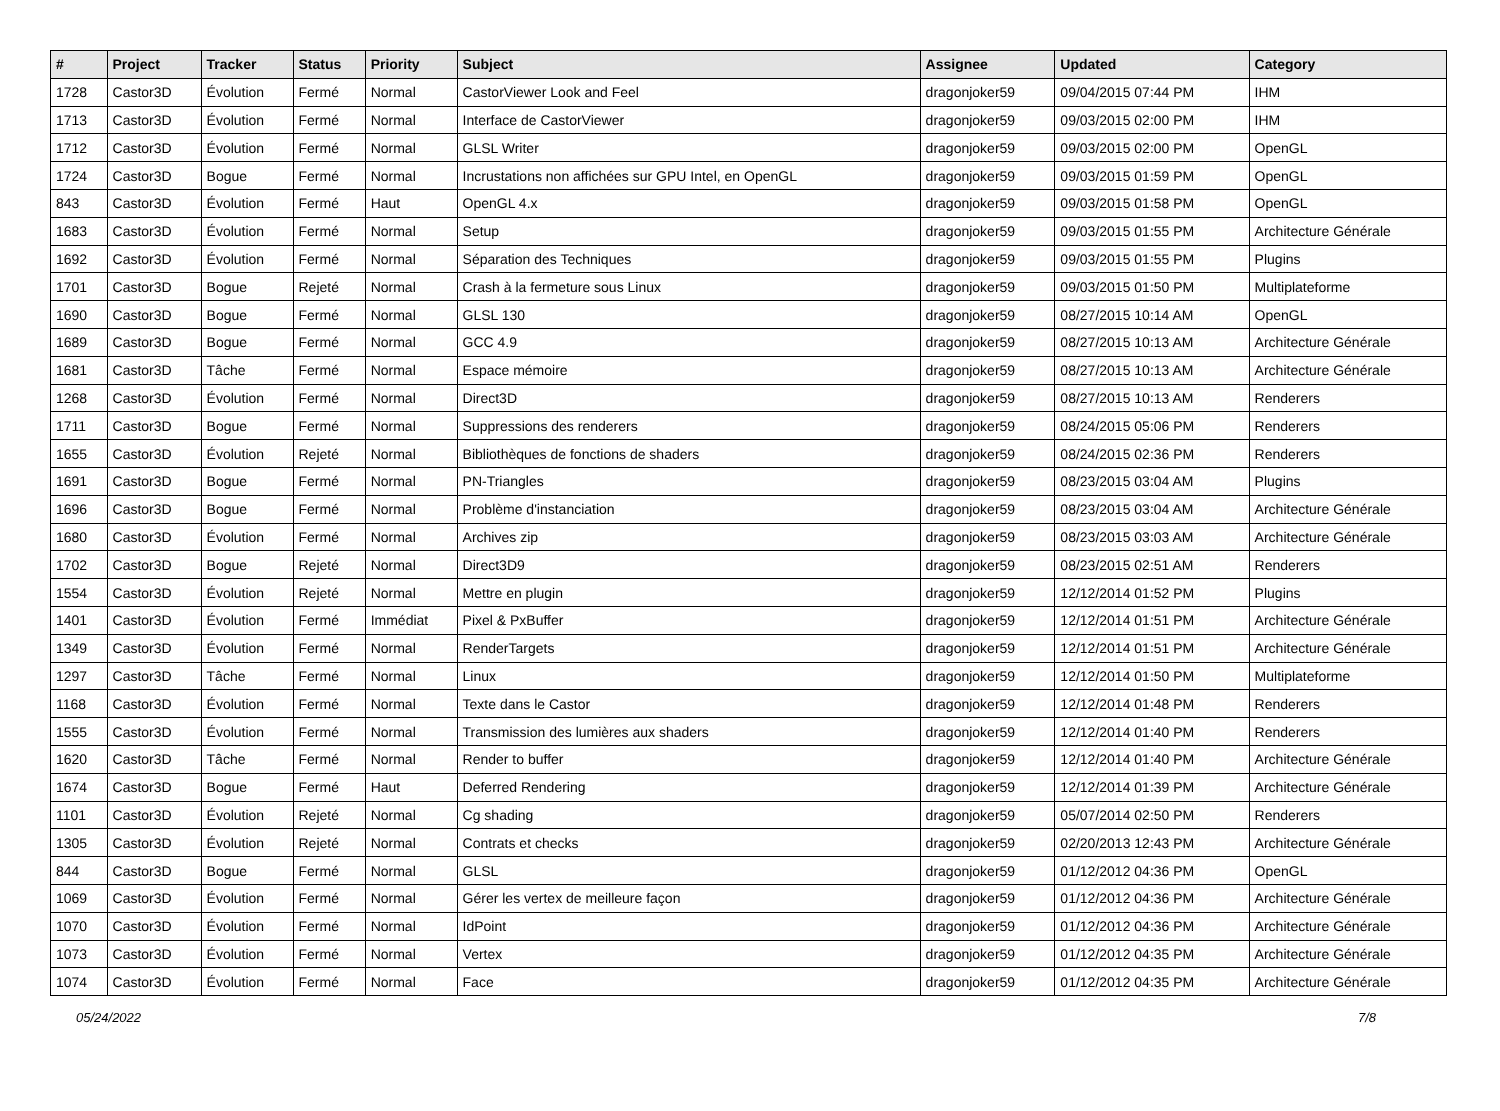| # | Project | Tracker | Status | Priority | Subject | Assignee | Updated | Category |
| --- | --- | --- | --- | --- | --- | --- | --- | --- |
| 1728 | Castor3D | Évolution | Fermé | Normal | CastorViewer Look and Feel | dragonjoker59 | 09/04/2015 07:44 PM | IHM |
| 1713 | Castor3D | Évolution | Fermé | Normal | Interface de CastorViewer | dragonjoker59 | 09/03/2015 02:00 PM | IHM |
| 1712 | Castor3D | Évolution | Fermé | Normal | GLSL Writer | dragonjoker59 | 09/03/2015 02:00 PM | OpenGL |
| 1724 | Castor3D | Bogue | Fermé | Normal | Incrustations non affichées sur GPU Intel, en OpenGL | dragonjoker59 | 09/03/2015 01:59 PM | OpenGL |
| 843 | Castor3D | Évolution | Fermé | Haut | OpenGL 4.x | dragonjoker59 | 09/03/2015 01:58 PM | OpenGL |
| 1683 | Castor3D | Évolution | Fermé | Normal | Setup | dragonjoker59 | 09/03/2015 01:55 PM | Architecture Générale |
| 1692 | Castor3D | Évolution | Fermé | Normal | Séparation des Techniques | dragonjoker59 | 09/03/2015 01:55 PM | Plugins |
| 1701 | Castor3D | Bogue | Rejeté | Normal | Crash à la fermeture sous Linux | dragonjoker59 | 09/03/2015 01:50 PM | Multiplateforme |
| 1690 | Castor3D | Bogue | Fermé | Normal | GLSL 130 | dragonjoker59 | 08/27/2015 10:14 AM | OpenGL |
| 1689 | Castor3D | Bogue | Fermé | Normal | GCC 4.9 | dragonjoker59 | 08/27/2015 10:13 AM | Architecture Générale |
| 1681 | Castor3D | Tâche | Fermé | Normal | Espace mémoire | dragonjoker59 | 08/27/2015 10:13 AM | Architecture Générale |
| 1268 | Castor3D | Évolution | Fermé | Normal | Direct3D | dragonjoker59 | 08/27/2015 10:13 AM | Renderers |
| 1711 | Castor3D | Bogue | Fermé | Normal | Suppressions des renderers | dragonjoker59 | 08/24/2015 05:06 PM | Renderers |
| 1655 | Castor3D | Évolution | Rejeté | Normal | Bibliothèques de fonctions de shaders | dragonjoker59 | 08/24/2015 02:36 PM | Renderers |
| 1691 | Castor3D | Bogue | Fermé | Normal | PN-Triangles | dragonjoker59 | 08/23/2015 03:04 AM | Plugins |
| 1696 | Castor3D | Bogue | Fermé | Normal | Problème d'instanciation | dragonjoker59 | 08/23/2015 03:04 AM | Architecture Générale |
| 1680 | Castor3D | Évolution | Fermé | Normal | Archives zip | dragonjoker59 | 08/23/2015 03:03 AM | Architecture Générale |
| 1702 | Castor3D | Bogue | Rejeté | Normal | Direct3D9 | dragonjoker59 | 08/23/2015 02:51 AM | Renderers |
| 1554 | Castor3D | Évolution | Rejeté | Normal | Mettre en plugin | dragonjoker59 | 12/12/2014 01:52 PM | Plugins |
| 1401 | Castor3D | Évolution | Fermé | Immédiat | Pixel & PxBuffer | dragonjoker59 | 12/12/2014 01:51 PM | Architecture Générale |
| 1349 | Castor3D | Évolution | Fermé | Normal | RenderTargets | dragonjoker59 | 12/12/2014 01:51 PM | Architecture Générale |
| 1297 | Castor3D | Tâche | Fermé | Normal | Linux | dragonjoker59 | 12/12/2014 01:50 PM | Multiplateforme |
| 1168 | Castor3D | Évolution | Fermé | Normal | Texte dans le Castor | dragonjoker59 | 12/12/2014 01:48 PM | Renderers |
| 1555 | Castor3D | Évolution | Fermé | Normal | Transmission des lumières aux shaders | dragonjoker59 | 12/12/2014 01:40 PM | Renderers |
| 1620 | Castor3D | Tâche | Fermé | Normal | Render to buffer | dragonjoker59 | 12/12/2014 01:40 PM | Architecture Générale |
| 1674 | Castor3D | Bogue | Fermé | Haut | Deferred Rendering | dragonjoker59 | 12/12/2014 01:39 PM | Architecture Générale |
| 1101 | Castor3D | Évolution | Rejeté | Normal | Cg shading | dragonjoker59 | 05/07/2014 02:50 PM | Renderers |
| 1305 | Castor3D | Évolution | Rejeté | Normal | Contrats et checks | dragonjoker59 | 02/20/2013 12:43 PM | Architecture Générale |
| 844 | Castor3D | Bogue | Fermé | Normal | GLSL | dragonjoker59 | 01/12/2012 04:36 PM | OpenGL |
| 1069 | Castor3D | Évolution | Fermé | Normal | Gérer les vertex de meilleure façon | dragonjoker59 | 01/12/2012 04:36 PM | Architecture Générale |
| 1070 | Castor3D | Évolution | Fermé | Normal | IdPoint | dragonjoker59 | 01/12/2012 04:36 PM | Architecture Générale |
| 1073 | Castor3D | Évolution | Fermé | Normal | Vertex | dragonjoker59 | 01/12/2012 04:35 PM | Architecture Générale |
| 1074 | Castor3D | Évolution | Fermé | Normal | Face | dragonjoker59 | 01/12/2012 04:35 PM | Architecture Générale |
05/24/2022 7/8